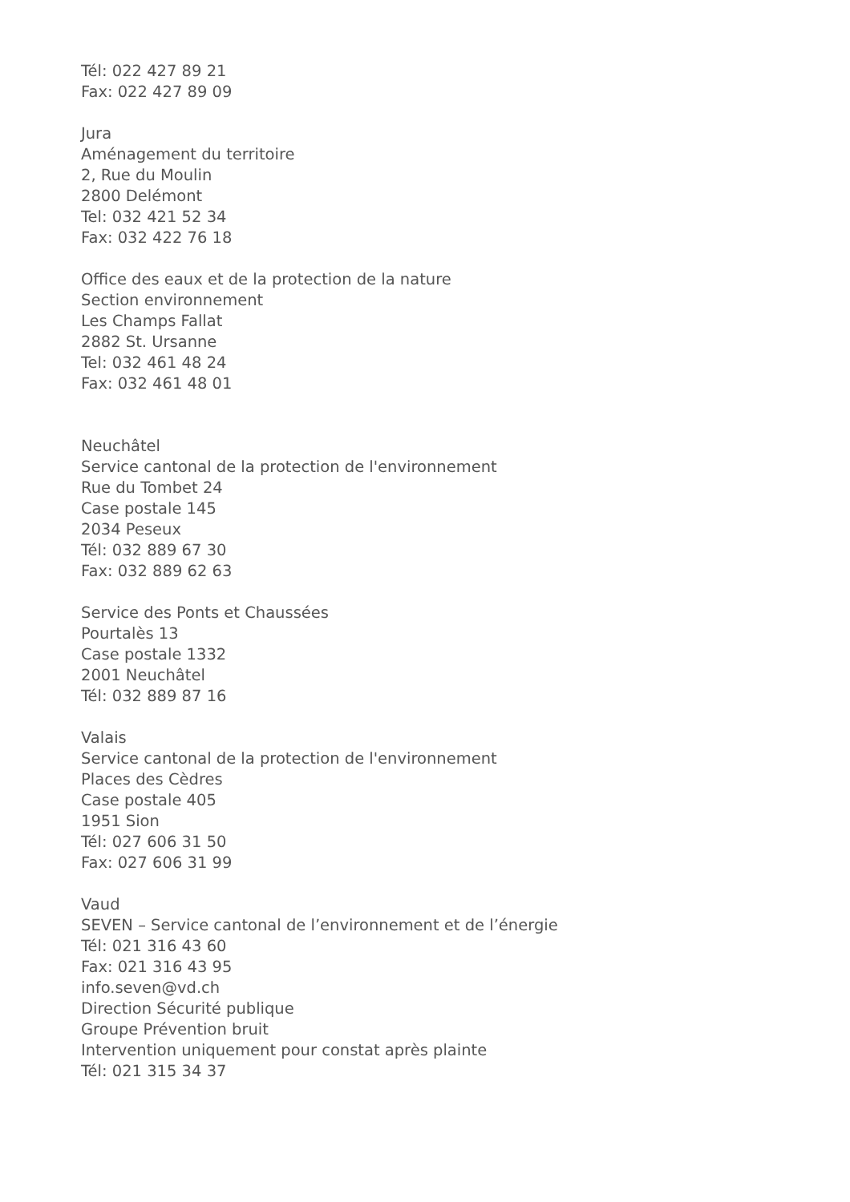Tél: 022 427 89 21
Fax: 022 427 89 09
Jura
Aménagement du territoire
2, Rue du Moulin
2800 Delémont
Tel: 032 421 52 34
Fax: 032 422 76 18
Office des eaux et de la protection de la nature
Section environnement
Les Champs Fallat
2882 St. Ursanne
Tel: 032 461 48 24
Fax: 032 461 48 01
Neuchâtel
Service cantonal de la protection de l'environnement
Rue du Tombet 24
Case postale 145
2034 Peseux
Tél: 032 889 67 30
Fax: 032 889 62 63
Service des Ponts et Chaussées
Pourtalès 13
Case postale 1332
2001 Neuchâtel
Tél: 032 889 87 16
Valais
Service cantonal de la protection de l'environnement
Places des Cèdres
Case postale 405
1951 Sion
Tél: 027 606 31 50
Fax: 027 606 31 99
Vaud
SEVEN – Service cantonal de l’environnement et de l’énergie
Tél: 021 316 43 60
Fax: 021 316 43 95
info.seven@vd.ch
Direction Sécurité publique
Groupe Prévention bruit
Intervention uniquement pour constat après plainte
Tél: 021 315 34 37